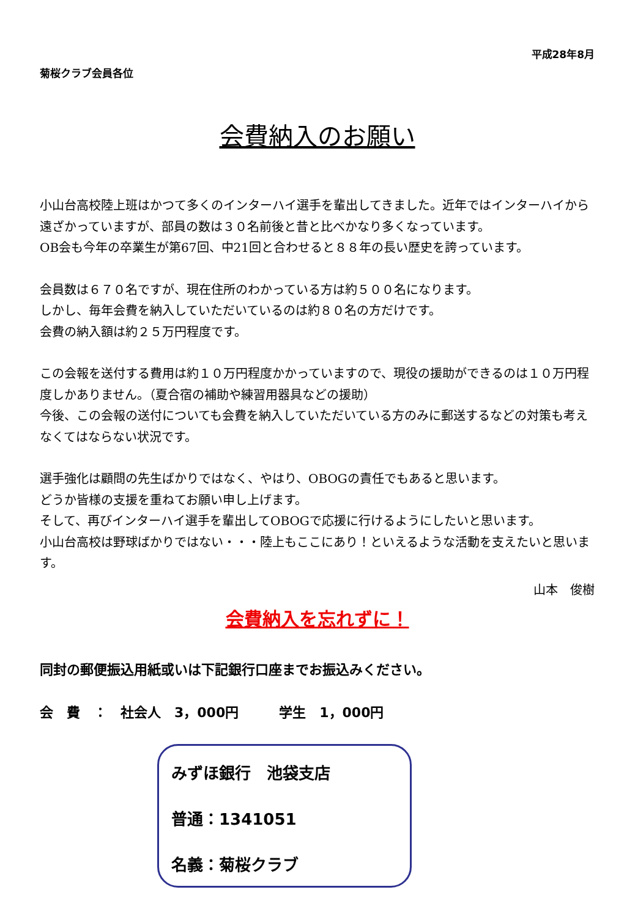平成28年8月
菊桜クラブ会員各位
会費納入のお願い
小山台高校陸上班はかつて多くのインターハイ選手を輩出してきました。近年ではインターハイから遠ざかっていますが、部員の数は３０名前後と昔と比べかなり多くなっています。
OB会も今年の卒業生が第67回、中21回と合わせると８８年の長い歴史を誇っています。
会員数は６７０名ですが、現在住所のわかっている方は約５００名になります。
しかし、毎年会費を納入していただいているのは約８０名の方だけです。
会費の納入額は約２５万円程度です。
この会報を送付する費用は約１０万円程度かかっていますので、現役の援助ができるのは１０万円程度しかありません。（夏合宿の補助や練習用器具などの援助）
今後、この会報の送付についても会費を納入していただいている方のみに郵送するなどの対策も考えなくてはならない状況です。
選手強化は顧問の先生ばかりではなく、やはり、OBOGの責任でもあると思います。
どうか皆様の支援を重ねてお願い申し上げます。
そして、再びインターハイ選手を輩出してOBOGで応援に行けるようにしたいと思います。
小山台高校は野球ばかりではない・・・陸上もここにあり！といえるような活動を支えたいと思います。
山本　俊樹
会費納入を忘れずに！
同封の郵便振込用紙或いは下記銀行口座までお振込みください。
会　費　：　社会人　3，000円　　　学生　1，000円
みずほ銀行　池袋支店
普通：1341051
名義：菊桜クラブ